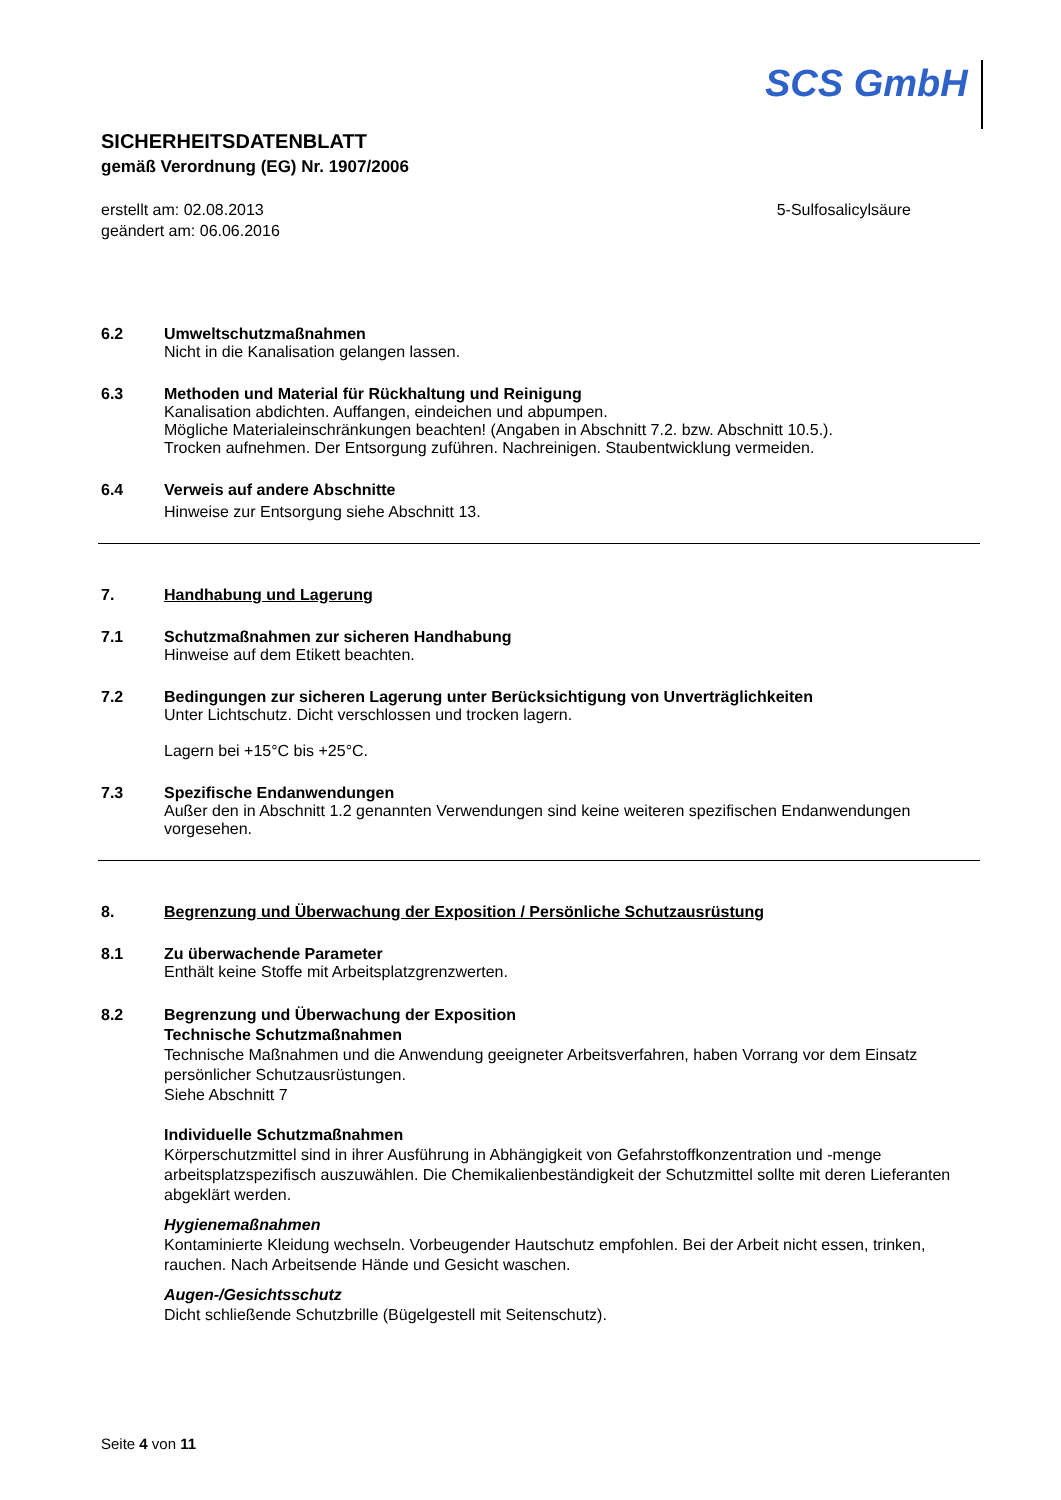SCS GmbH
SICHERHEITSDATENBLATT
gemäß Verordnung (EG) Nr. 1907/2006
erstellt am: 02.08.2013
geändert am: 06.06.2016
5-Sulfosalicylsäure
6.2 Umweltschutzmaßnahmen
Nicht in die Kanalisation gelangen lassen.
6.3 Methoden und Material für Rückhaltung und Reinigung
Kanalisation abdichten. Auffangen, eindeichen und abpumpen.
Mögliche Materialeinschränkungen beachten! (Angaben in Abschnitt 7.2. bzw. Abschnitt 10.5.).
Trocken aufnehmen. Der Entsorgung zuführen. Nachreinigen. Staubentwicklung vermeiden.
6.4 Verweis auf andere Abschnitte
Hinweise zur Entsorgung siehe Abschnitt 13.
7. Handhabung und Lagerung
7.1 Schutzmaßnahmen zur sicheren Handhabung
Hinweise auf dem Etikett beachten.
7.2 Bedingungen zur sicheren Lagerung unter Berücksichtigung von Unverträglichkeiten
Unter Lichtschutz. Dicht verschlossen und trocken lagern.
Lagern bei +15°C bis +25°C.
7.3 Spezifische Endanwendungen
Außer den in Abschnitt 1.2 genannten Verwendungen sind keine weiteren spezifischen Endanwendungen vorgesehen.
8. Begrenzung und Überwachung der Exposition / Persönliche Schutzausrüstung
8.1 Zu überwachende Parameter
Enthält keine Stoffe mit Arbeitsplatzgrenzwerten.
8.2 Begrenzung und Überwachung der Exposition
Technische Schutzmaßnahmen
Technische Maßnahmen und die Anwendung geeigneter Arbeitsverfahren, haben Vorrang vor dem Einsatz persönlicher Schutzausrüstungen.
Siehe Abschnitt 7
Individuelle Schutzmaßnahmen
Körperschutzmittel sind in ihrer Ausführung in Abhängigkeit von Gefahrstoffkonzentration und -menge arbeitsplatzspezifisch auszuwählen. Die Chemikalienbeständigkeit der Schutzmittel sollte mit deren Lieferanten abgeklärt werden.
Hygienemaßnahmen
Kontaminierte Kleidung wechseln. Vorbeugender Hautschutz empfohlen. Bei der Arbeit nicht essen, trinken, rauchen. Nach Arbeitsende Hände und Gesicht waschen.
Augen-/Gesichtsschutz
Dicht schließende Schutzbrille (Bügelgestell mit Seitenschutz).
Seite 4 von 11